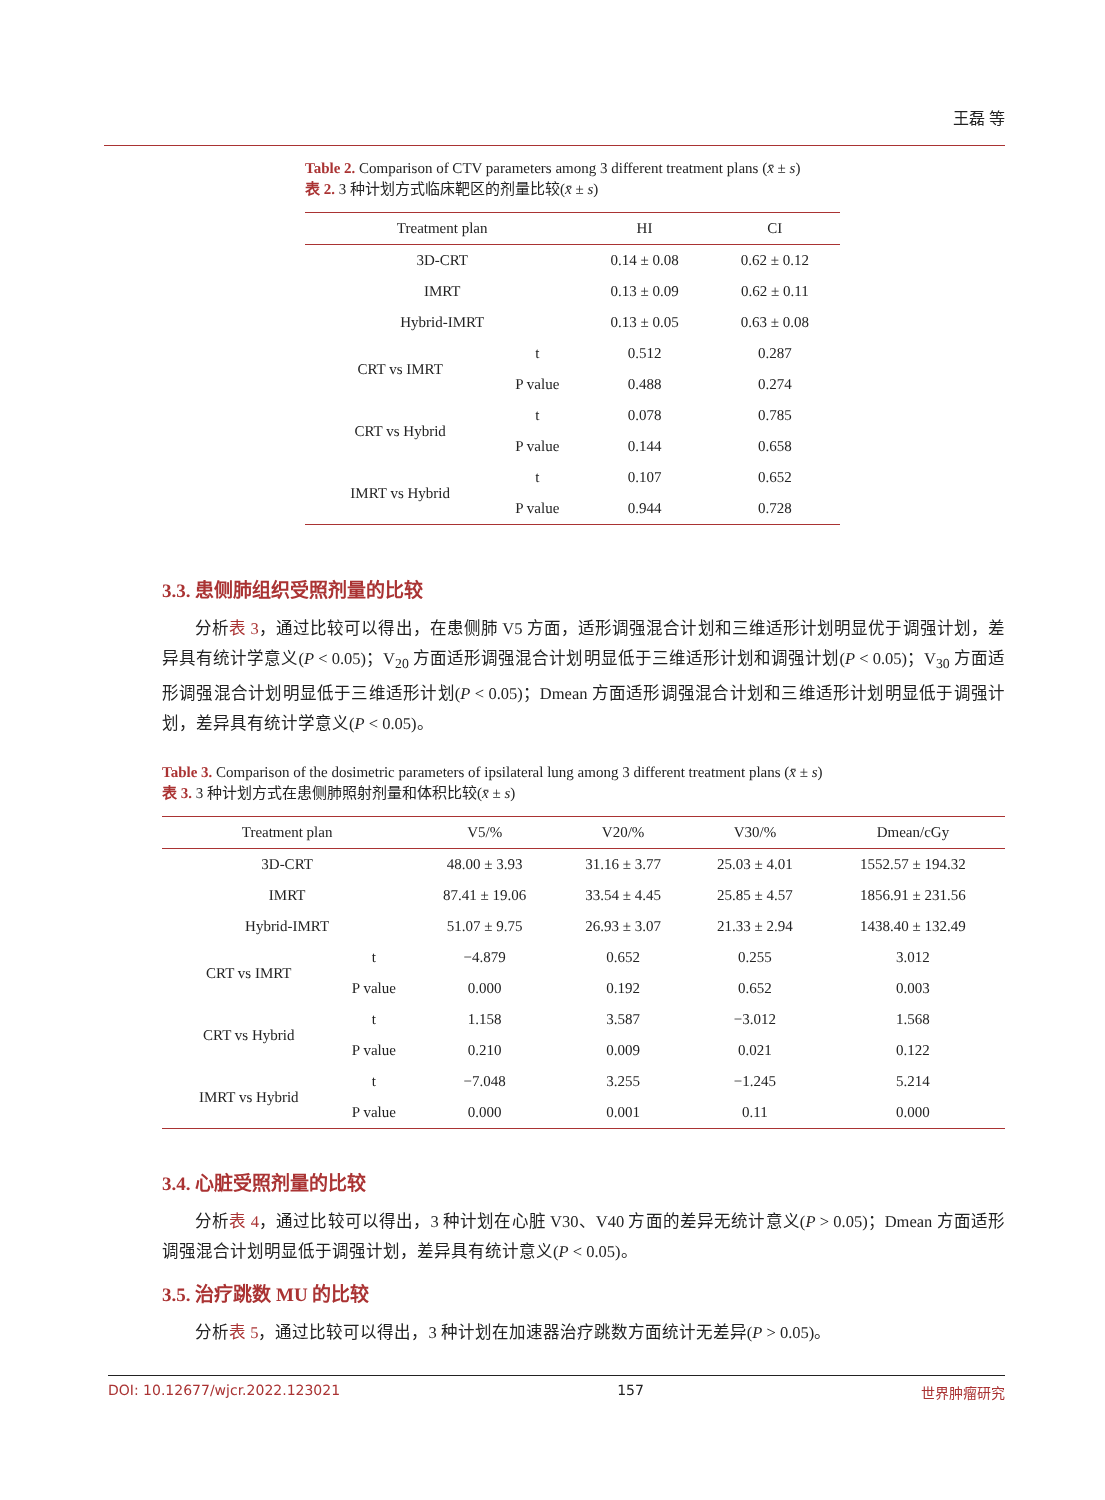王磊 等
Table 2. Comparison of CTV parameters among 3 different treatment plans (x̄ ± s)
表 2. 3 种计划方式临床靶区的剂量比较(x̄ ± s)
| Treatment plan | | HI | CI |
| --- | --- | --- | --- |
| 3D-CRT | | 0.14 ± 0.08 | 0.62 ± 0.12 |
| IMRT | | 0.13 ± 0.09 | 0.62 ± 0.11 |
| Hybrid-IMRT | | 0.13 ± 0.05 | 0.63 ± 0.08 |
| CRT vs IMRT | t | 0.512 | 0.287 |
| | P value | 0.488 | 0.274 |
| CRT vs Hybrid | t | 0.078 | 0.785 |
| | P value | 0.144 | 0.658 |
| IMRT vs Hybrid | t | 0.107 | 0.652 |
| | P value | 0.944 | 0.728 |
3.3. 患侧肺组织受照剂量的比较
分析表 3，通过比较可以得出，在患侧肺 V5 方面，适形调强混合计划和三维适形计划明显优于调强计划，差异具有统计学意义(P < 0.05)；V<sub>20</sub> 方面适形调强混合计划明显低于三维适形计划和调强计划(P < 0.05)；V<sub>30</sub> 方面适形调强混合计划明显低于三维适形计划(P < 0.05)；Dmean 方面适形调强混合计划和三维适形计划明显低于调强计划，差异具有统计学意义(P < 0.05)。
Table 3. Comparison of the dosimetric parameters of ipsilateral lung among 3 different treatment plans (x̄ ± s)
表 3. 3 种计划方式在患侧肺照射剂量和体积比较(x̄ ± s)
| Treatment plan | | V5/% | V20/% | V30/% | Dmean/cGy |
| --- | --- | --- | --- | --- | --- |
| 3D-CRT | | 48.00 ± 3.93 | 31.16 ± 3.77 | 25.03 ± 4.01 | 1552.57 ± 194.32 |
| IMRT | | 87.41 ± 19.06 | 33.54 ± 4.45 | 25.85 ± 4.57 | 1856.91 ± 231.56 |
| Hybrid-IMRT | | 51.07 ± 9.75 | 26.93 ± 3.07 | 21.33 ± 2.94 | 1438.40 ± 132.49 |
| CRT vs IMRT | t | −4.879 | 0.652 | 0.255 | 3.012 |
| | P value | 0.000 | 0.192 | 0.652 | 0.003 |
| CRT vs Hybrid | t | 1.158 | 3.587 | −3.012 | 1.568 |
| | P value | 0.210 | 0.009 | 0.021 | 0.122 |
| IMRT vs Hybrid | t | −7.048 | 3.255 | −1.245 | 5.214 |
| | P value | 0.000 | 0.001 | 0.11 | 0.000 |
3.4. 心脏受照剂量的比较
分析表 4，通过比较可以得出，3 种计划在心脏 V30、V40 方面的差异无统计意义(P > 0.05)；Dmean 方面适形调强混合计划明显低于调强计划，差异具有统计意义(P < 0.05)。
3.5. 治疗跳数 MU 的比较
分析表 5，通过比较可以得出，3 种计划在加速器治疗跳数方面统计无差异(P > 0.05)。
DOI: 10.12677/wjcr.2022.123021 157 世界肿瘤研究